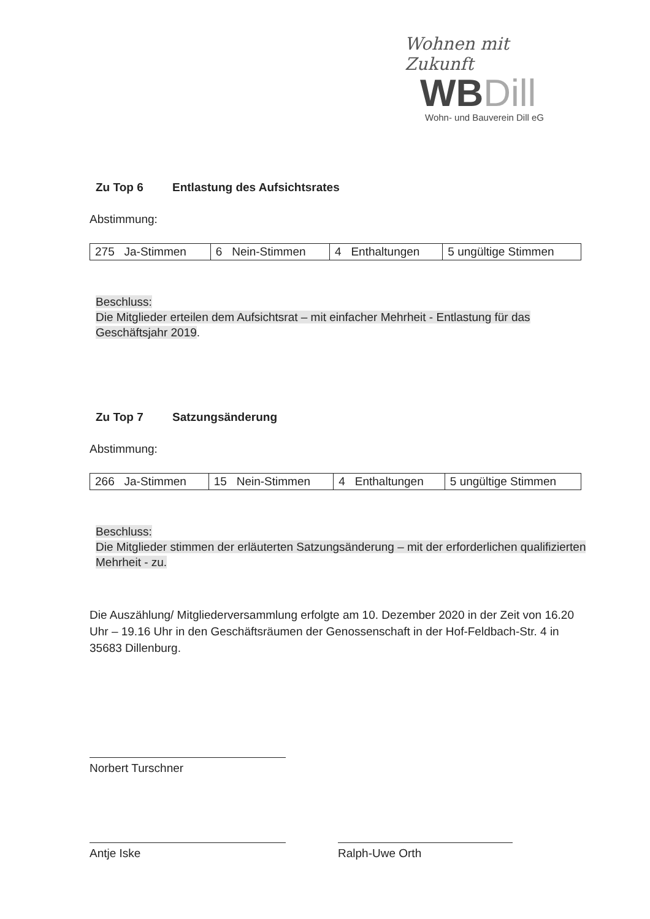Wohnen mit Zukunft
WBDill
Wohn- und Bauverein Dill eG
Zu Top 6 Entlastung des Aufsichtsrates
Abstimmung:
| 275 Ja-Stimmen | 6 Nein-Stimmen | 4 Enthaltungen | 5 ungültige Stimmen |
Beschluss:
Die Mitglieder erteilen dem Aufsichtsrat – mit einfacher Mehrheit - Entlastung für das Geschäftsjahr 2019.
Zu Top 7 Satzungsänderung
Abstimmung:
| 266 Ja-Stimmen | 15 Nein-Stimmen | 4 Enthaltungen | 5 ungültige Stimmen |
Beschluss:
Die Mitglieder stimmen der erläuterten Satzungsänderung – mit der erforderlichen qualifizierten Mehrheit - zu.
Die Auszählung/ Mitgliederversammlung erfolgte am 10. Dezember 2020 in der Zeit von 16.20 Uhr – 19.16 Uhr in den Geschäftsräumen der Genossenschaft in der Hof-Feldbach-Str. 4 in 35683 Dillenburg.
Norbert Turschner
Antje Iske Ralph-Uwe Orth